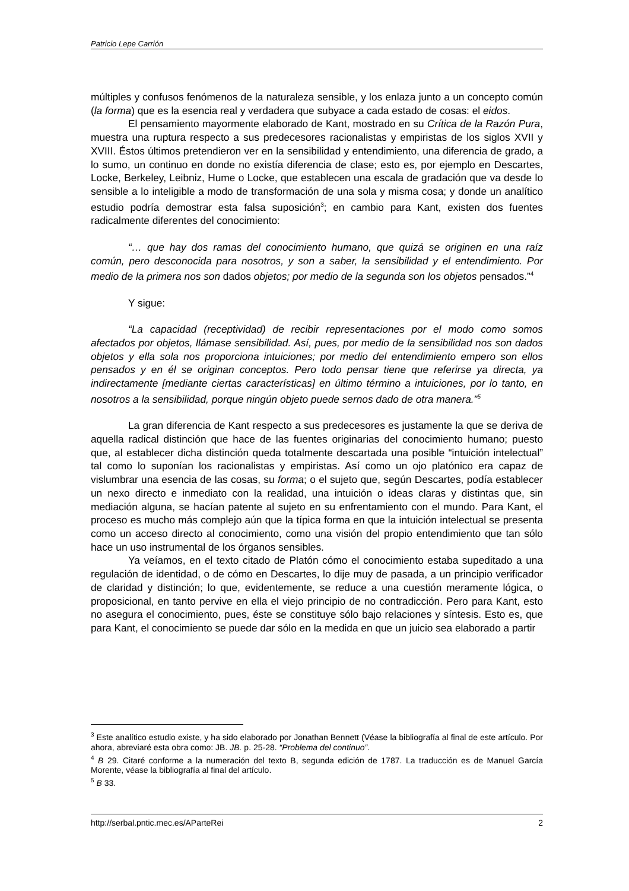Patricio Lepe Carrión
múltiples y confusos fenómenos de la naturaleza sensible, y los enlaza junto a un concepto común (la forma) que es la esencia real y verdadera que subyace a cada estado de cosas: el eidos.
El pensamiento mayormente elaborado de Kant, mostrado en su Crítica de la Razón Pura, muestra una ruptura respecto a sus predecesores racionalistas y empiristas de los siglos XVII y XVIII. Éstos últimos pretendieron ver en la sensibilidad y entendimiento, una diferencia de grado, a lo sumo, un continuo en donde no existía diferencia de clase; esto es, por ejemplo en Descartes, Locke, Berkeley, Leibniz, Hume o Locke, que establecen una escala de gradación que va desde lo sensible a lo inteligible a modo de transformación de una sola y misma cosa; y donde un analítico estudio podría demostrar esta falsa suposición<sup>3</sup>; en cambio para Kant, existen dos fuentes radicalmente diferentes del conocimiento:
“… que hay dos ramas del conocimiento humano, que quizá se originen en una raíz común, pero desconocida para nosotros, y son a saber, la sensibilidad y el entendimiento. Por medio de la primera nos son dados objetos; por medio de la segunda son los objetos pensados.”<sup>4</sup>
Y sigue:
“La capacidad (receptividad) de recibir representaciones por el modo como somos afectados por objetos, llámase sensibilidad. Así, pues, por medio de la sensibilidad nos son dados objetos y ella sola nos proporciona intuiciones; por medio del entendimiento empero son ellos pensados y en él se originan conceptos. Pero todo pensar tiene que referirse ya directa, ya indirectamente [mediante ciertas características] en último término a intuiciones, por lo tanto, en nosotros a la sensibilidad, porque ningún objeto puede sernos dado de otra manera.”<sup>5</sup>
La gran diferencia de Kant respecto a sus predecesores es justamente la que se deriva de aquella radical distinción que hace de las fuentes originarias del conocimiento humano; puesto que, al establecer dicha distinción queda totalmente descartada una posible “intuición intelectual” tal como lo suponían los racionalistas y empiristas. Así como un ojo platónico era capaz de vislumbrar una esencia de las cosas, su forma; o el sujeto que, según Descartes, podía establecer un nexo directo e inmediato con la realidad, una intuición o ideas claras y distintas que, sin mediación alguna, se hacían patente al sujeto en su enfrentamiento con el mundo. Para Kant, el proceso es mucho más complejo aún que la típica forma en que la intuición intelectual se presenta como un acceso directo al conocimiento, como una visión del propio entendimiento que tan sólo hace un uso instrumental de los órganos sensibles.
Ya veíamos, en el texto citado de Platón cómo el conocimiento estaba supeditado a una regulación de identidad, o de cómo en Descartes, lo dije muy de pasada, a un principio verificador de claridad y distinción; lo que, evidentemente, se reduce a una cuestión meramente lógica, o proposicional, en tanto pervive en ella el viejo principio de no contradicción. Pero para Kant, esto no asegura el conocimiento, pues, éste se constituye sólo bajo relaciones y síntesis. Esto es, que para Kant, el conocimiento se puede dar sólo en la medida en que un juicio sea elaborado a partir
<sup>3</sup> Este analítico estudio existe, y ha sido elaborado por Jonathan Bennett (Véase la bibliografía al final de este artículo. Por ahora, abreviaré esta obra como: JB. JB. p. 25-28. “Problema del continuo”.
<sup>4</sup> B 29. Citaré conforme a la numeración del texto B, segunda edición de 1787. La traducción es de Manuel García Morente, véase la bibliografía al final del artículo.
<sup>5</sup> B 33.
http://serbal.pntic.mec.es/AParteRei 2